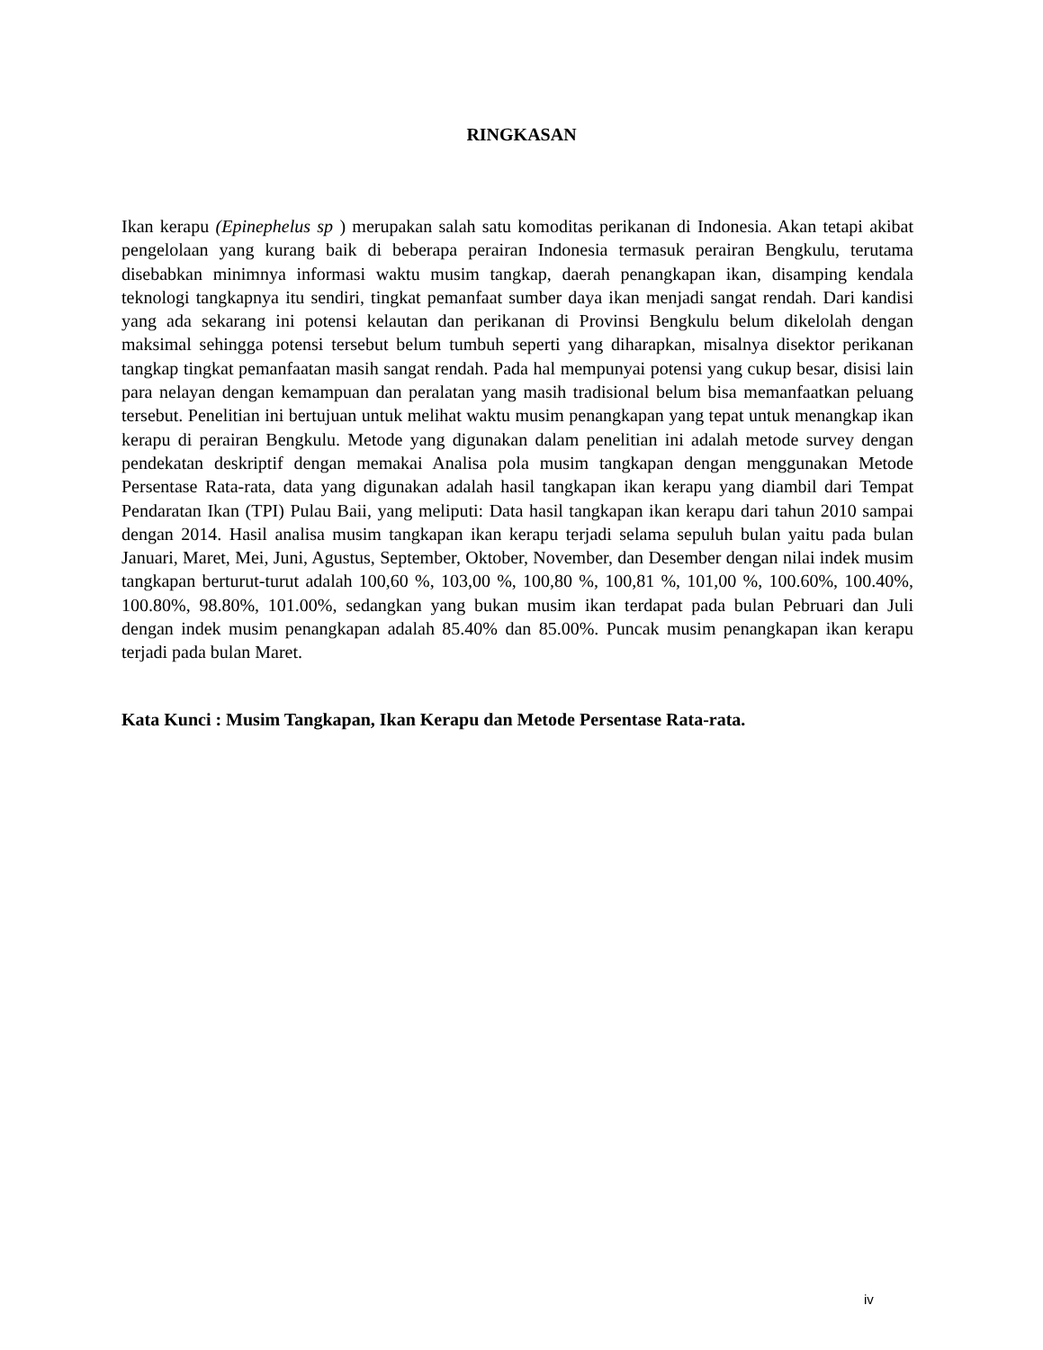RINGKASAN
Ikan kerapu (Epinephelus sp ) merupakan salah satu komoditas perikanan di Indonesia. Akan tetapi akibat pengelolaan yang kurang baik di beberapa perairan Indonesia termasuk perairan Bengkulu, terutama disebabkan minimnya informasi waktu musim tangkap, daerah penangkapan ikan, disamping kendala teknologi tangkapnya itu sendiri, tingkat pemanfaat sumber daya ikan menjadi sangat rendah. Dari kandisi yang ada sekarang ini potensi kelautan dan perikanan di Provinsi Bengkulu belum dikelolah dengan maksimal sehingga potensi tersebut belum tumbuh seperti yang diharapkan, misalnya disektor perikanan tangkap tingkat pemanfaatan masih sangat rendah. Pada hal mempunyai potensi yang cukup besar, disisi lain para nelayan dengan kemampuan dan peralatan yang masih tradisional belum bisa memanfaatkan peluang tersebut. Penelitian ini bertujuan untuk melihat waktu musim penangkapan yang tepat untuk menangkap ikan kerapu di perairan Bengkulu. Metode yang digunakan dalam penelitian ini adalah metode survey dengan pendekatan deskriptif dengan memakai Analisa pola musim tangkapan dengan menggunakan Metode Persentase Rata-rata, data yang digunakan adalah hasil tangkapan ikan kerapu yang diambil dari Tempat Pendaratan Ikan (TPI) Pulau Baii, yang meliputi: Data hasil tangkapan ikan kerapu dari tahun 2010 sampai dengan 2014. Hasil analisa musim tangkapan ikan kerapu terjadi selama sepuluh bulan yaitu pada bulan Januari, Maret, Mei, Juni, Agustus, September, Oktober, November, dan Desember dengan nilai indek musim tangkapan berturut-turut adalah 100,60 %, 103,00 %, 100,80 %, 100,81 %, 101,00 %, 100.60%, 100.40%, 100.80%, 98.80%, 101.00%, sedangkan yang bukan musim ikan terdapat pada bulan Pebruari dan Juli dengan indek musim penangkapan adalah 85.40% dan 85.00%. Puncak musim penangkapan ikan kerapu terjadi pada bulan Maret.
Kata Kunci : Musim Tangkapan, Ikan Kerapu dan Metode Persentase Rata-rata.
iv